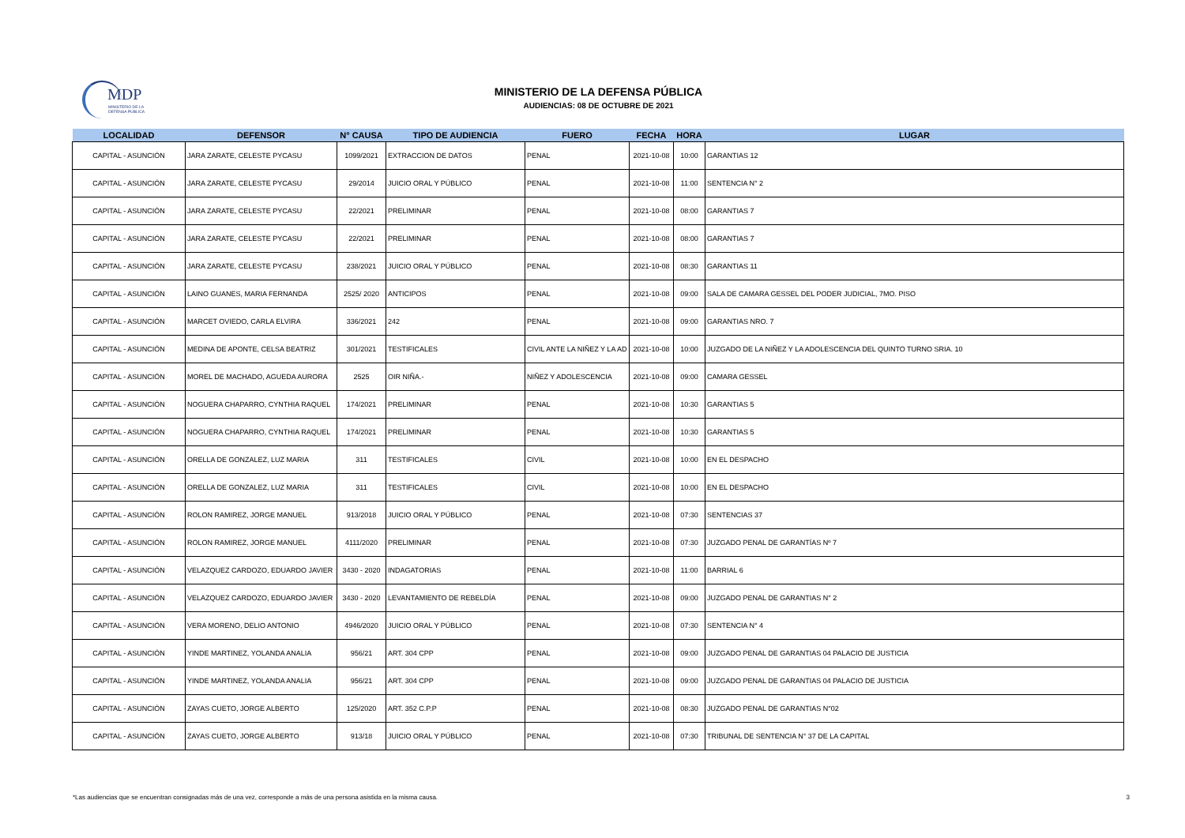MDP
MINISTERIO DE LA
DEFENSA PÚBLICA
MINISTERIO DE LA DEFENSA PÚBLICA
AUDIENCIAS: 08 DE OCTUBRE DE 2021
| LOCALIDAD | DEFENSOR | N° CAUSA | TIPO DE AUDIENCIA | FUERO | FECHA | HORA | LUGAR |
| --- | --- | --- | --- | --- | --- | --- | --- |
| CAPITAL - ASUNCIÓN | JARA ZARATE, CELESTE PYCASU | 1099/2021 | EXTRACCION DE DATOS | PENAL | 2021-10-08 | 10:00 | GARANTIAS 12 |
| CAPITAL - ASUNCIÓN | JARA ZARATE, CELESTE PYCASU | 29/2014 | JUICIO ORAL Y PÚBLICO | PENAL | 2021-10-08 | 11:00 | SENTENCIA N° 2 |
| CAPITAL - ASUNCIÓN | JARA ZARATE, CELESTE PYCASU | 22/2021 | PRELIMINAR | PENAL | 2021-10-08 | 08:00 | GARANTIAS 7 |
| CAPITAL - ASUNCIÓN | JARA ZARATE, CELESTE PYCASU | 22/2021 | PRELIMINAR | PENAL | 2021-10-08 | 08:00 | GARANTIAS 7 |
| CAPITAL - ASUNCIÓN | JARA ZARATE, CELESTE PYCASU | 238/2021 | JUICIO ORAL Y PÚBLICO | PENAL | 2021-10-08 | 08:30 | GARANTIAS 11 |
| CAPITAL - ASUNCIÓN | LAINO GUANES, MARIA FERNANDA | 2525/ 2020 | ANTICIPOS | PENAL | 2021-10-08 | 09:00 | SALA DE CAMARA GESSEL DEL PODER JUDICIAL, 7MO. PISO |
| CAPITAL - ASUNCIÓN | MARCET OVIEDO, CARLA ELVIRA | 336/2021 | 242 | PENAL | 2021-10-08 | 09:00 | GARANTIAS NRO. 7 |
| CAPITAL - ASUNCIÓN | MEDINA DE APONTE, CELSA BEATRIZ | 301/2021 | TESTIFICALES | CIVIL ANTE LA NIÑEZ Y LA AD | 2021-10-08 | 10:00 | JUZGADO DE LA NIÑEZ Y LA ADOLESCENCIA DEL QUINTO TURNO SRIA. 10 |
| CAPITAL - ASUNCIÓN | MOREL DE MACHADO, AGUEDA AURORA | 2525 | OIR NIÑA.- | NIÑEZ Y ADOLESCENCIA | 2021-10-08 | 09:00 | CAMARA GESSEL |
| CAPITAL - ASUNCIÓN | NOGUERA CHAPARRO, CYNTHIA RAQUEL | 174/2021 | PRELIMINAR | PENAL | 2021-10-08 | 10:30 | GARANTIAS 5 |
| CAPITAL - ASUNCIÓN | NOGUERA CHAPARRO, CYNTHIA RAQUEL | 174/2021 | PRELIMINAR | PENAL | 2021-10-08 | 10:30 | GARANTIAS 5 |
| CAPITAL - ASUNCIÓN | ORELLA DE GONZALEZ, LUZ MARIA | 311 | TESTIFICALES | CIVIL | 2021-10-08 | 10:00 | EN EL DESPACHO |
| CAPITAL - ASUNCIÓN | ORELLA DE GONZALEZ, LUZ MARIA | 311 | TESTIFICALES | CIVIL | 2021-10-08 | 10:00 | EN EL DESPACHO |
| CAPITAL - ASUNCIÓN | ROLON RAMIREZ, JORGE MANUEL | 913/2018 | JUICIO ORAL Y PÚBLICO | PENAL | 2021-10-08 | 07:30 | SENTENCIAS 37 |
| CAPITAL - ASUNCIÓN | ROLON RAMIREZ, JORGE MANUEL | 4111/2020 | PRELIMINAR | PENAL | 2021-10-08 | 07:30 | JUZGADO PENAL DE GARANTÍAS Nº 7 |
| CAPITAL - ASUNCIÓN | VELAZQUEZ CARDOZO, EDUARDO JAVIER | 3430 - 2020 | INDAGATORIAS | PENAL | 2021-10-08 | 11:00 | BARRIAL 6 |
| CAPITAL - ASUNCIÓN | VELAZQUEZ CARDOZO, EDUARDO JAVIER | 3430 - 2020 | LEVANTAMIENTO DE REBELDÍA | PENAL | 2021-10-08 | 09:00 | JUZGADO PENAL DE GARANTIAS N° 2 |
| CAPITAL - ASUNCIÓN | VERA MORENO, DELIO ANTONIO | 4946/2020 | JUICIO ORAL Y PÚBLICO | PENAL | 2021-10-08 | 07:30 | SENTENCIA N° 4 |
| CAPITAL - ASUNCIÓN | YINDE MARTINEZ, YOLANDA ANALIA | 956/21 | ART. 304 CPP | PENAL | 2021-10-08 | 09:00 | JUZGADO PENAL DE GARANTIAS 04 PALACIO DE JUSTICIA |
| CAPITAL - ASUNCIÓN | YINDE MARTINEZ, YOLANDA ANALIA | 956/21 | ART. 304 CPP | PENAL | 2021-10-08 | 09:00 | JUZGADO PENAL DE GARANTIAS 04 PALACIO DE JUSTICIA |
| CAPITAL - ASUNCIÓN | ZAYAS CUETO, JORGE ALBERTO | 125/2020 | ART. 352 C.P.P | PENAL | 2021-10-08 | 08:30 | JUZGADO PENAL DE GARANTIAS N°02 |
| CAPITAL - ASUNCIÓN | ZAYAS CUETO, JORGE ALBERTO | 913/18 | JUICIO ORAL Y PÚBLICO | PENAL | 2021-10-08 | 07:30 | TRIBUNAL DE SENTENCIA N° 37 DE LA CAPITAL |
*Las audiencias que se encuentran consignadas más de una vez, corresponde a más de una persona asistida en la misma causa. 3